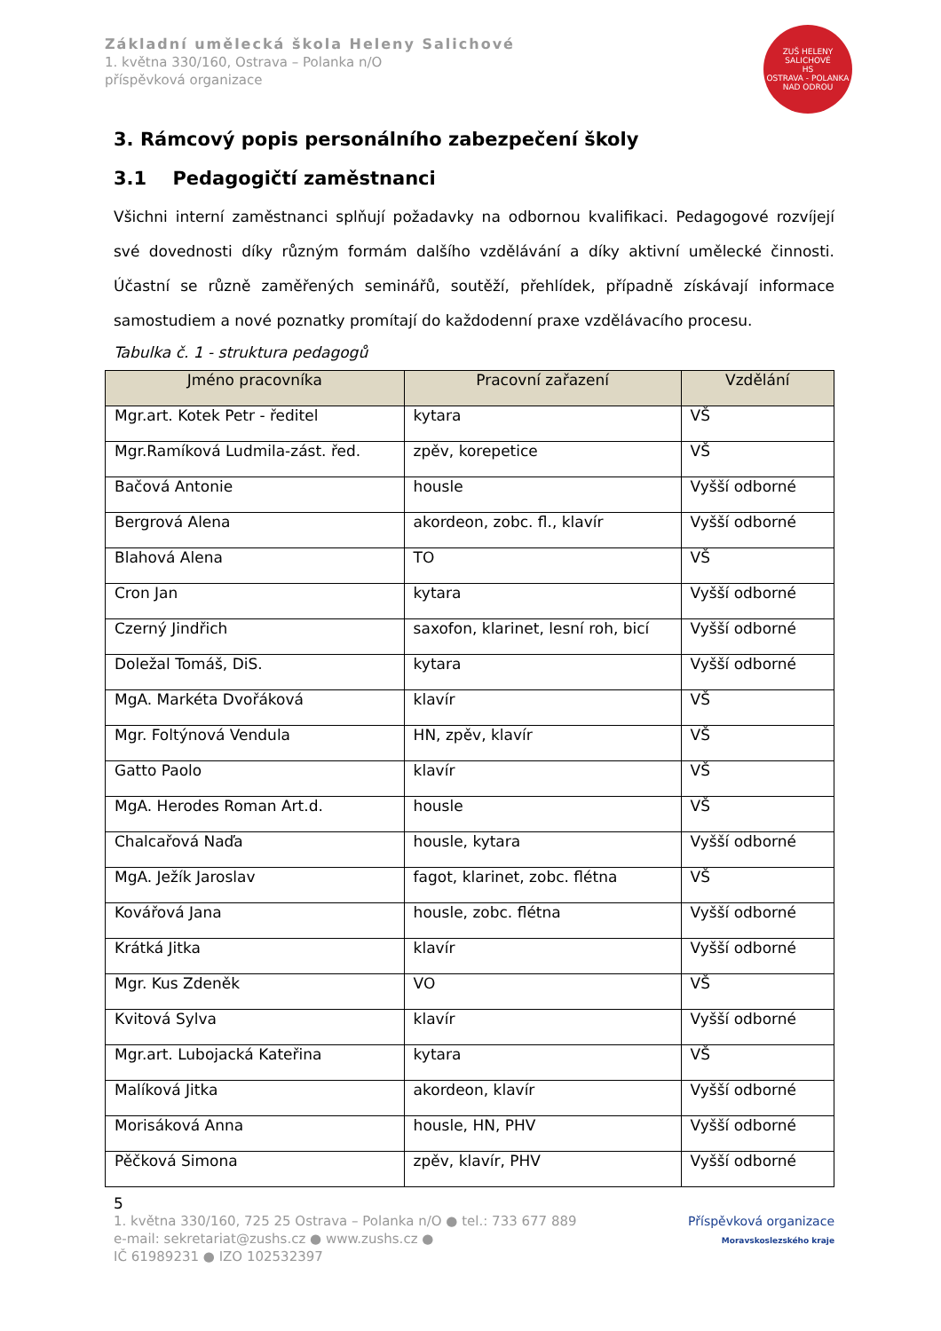Základní umělecká škola Heleny Salichové
1. května 330/160, Ostrava – Polanka n/O
příspěvková organizace
ZUŠ HELENY SALICHOVÉ
HS
OSTRAVA - POLANKA NAD ODROU
3. Rámcový popis personálního zabezpečení školy
3.1 Pedagogičtí zaměstnanci
Všichni interní zaměstnanci splňují požadavky na odbornou kvalifikaci. Pedagogové rozvíjejí své dovednosti díky různým formám dalšího vzdělávání a díky aktivní umělecké činnosti. Účastní se různě zaměřených seminářů, soutěží, přehlídek, případně získávají informace samostudiem a nové poznatky promítají do každodenní praxe vzdělávacího procesu.
Tabulka č. 1 - struktura pedagogů
| Jméno pracovníka | Pracovní zařazení | Vzdělání |
| --- | --- | --- |
| Mgr.art. Kotek Petr - ředitel | kytara | VŠ |
| Mgr.Ramíková Ludmila-zást. řed. | zpěv, korepetice | VŠ |
| Bačová Antonie | housle | Vyšší odborné |
| Bergrová Alena | akordeon, zobc. fl., klavír | Vyšší odborné |
| Blahová Alena | TO | VŠ |
| Cron Jan | kytara | Vyšší odborné |
| Czerný Jindřich | saxofon, klarinet, lesní roh, bicí | Vyšší odborné |
| Doležal Tomáš, DiS. | kytara | Vyšší odborné |
| MgA. Markéta Dvořáková | klavír | VŠ |
| Mgr. Foltýnová Vendula | HN, zpěv, klavír | VŠ |
| Gatto Paolo | klavír | VŠ |
| MgA. Herodes Roman Art.d. | housle | VŠ |
| Chalcařová Naďa | housle, kytara | Vyšší odborné |
| MgA. Ježík Jaroslav | fagot, klarinet, zobc. flétna | VŠ |
| Kovářová Jana | housle, zobc. flétna | Vyšší odborné |
| Krátká Jitka | klavír | Vyšší odborné |
| Mgr. Kus Zdeněk | VO | VŠ |
| Kvitová Sylva | klavír | Vyšší odborné |
| Mgr.art. Lubojacká Kateřina | kytara | VŠ |
| Malíková Jitka | akordeon, klavír | Vyšší odborné |
| Morisáková Anna | housle, HN, PHV | Vyšší odborné |
| Pěčková Simona | zpěv, klavír, PHV | Vyšší odborné |
5
1. května 330/160, 725 25 Ostrava – Polanka n/O ● tel.: 733 677 889
e-mail: sekretariat@zushs.cz ● www.zushs.cz ●
IČ 61989231 ● IZO 102532397
Příspěvková organizace
Moravskoslezského kraje